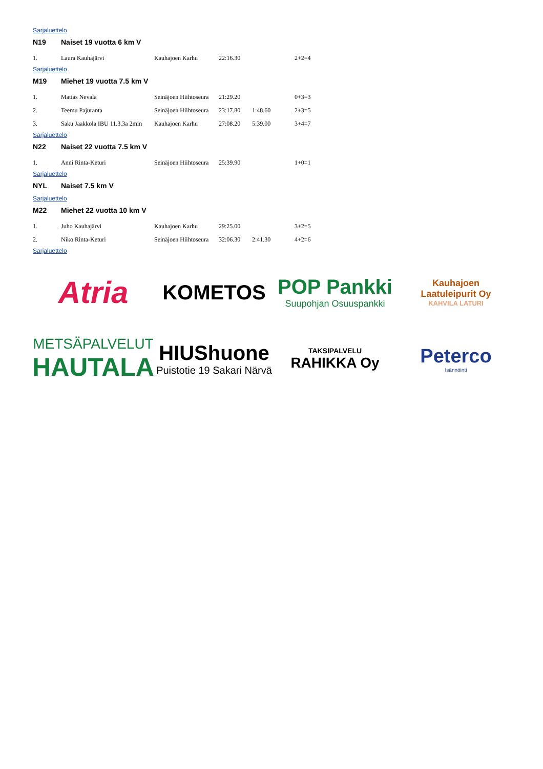Sarjaluettelo
N19 Naiset 19 vuotta 6 km V
| 1. | Laura Kauhajärvi | Kauhajoen Karhu | 22:16.30 | | 2+2=4 |
Sarjaluettelo
M19 Miehet 19 vuotta 7.5 km V
| 1. | Matias Nevala | Seinäjoen Hiihtoseura | 21:29.20 | | 0+3=3 |
| 2. | Teemu Pajuranta | Seinäjoen Hiihtoseura | 23:17.80 | 1:48.60 | 2+3=5 |
| 3. | Saku Jaakkola IBU 11.3.3a 2min | Kauhajoen Karhu | 27:08.20 | 5:39.00 | 3+4=7 |
Sarjaluettelo
N22 Naiset 22 vuotta 7.5 km V
| 1. | Anni Rinta-Keturi | Seinäjoen Hiihtoseura | 25:39.90 | | 1+0=1 |
Sarjaluettelo
NYL Naiset 7.5 km V
Sarjaluettelo
M22 Miehet 22 vuotta 10 km V
| 1. | Juho Kauhajärvi | Kauhajoen Karhu | 29:25.00 | | 3+2=5 |
| 2. | Niko Rinta-Keturi | Seinäjoen Hiihtoseura | 32:06.30 | 2:41.30 | 4+2=6 |
Sarjaluettelo
Atria
KOMETOS
POP Pankki
Suupohjan Osuuspankki
Kauhajoen
Laatuleipurit Oy
KAHVILA LATURI
METSÄPALVELUT
HAUTALA
HIUShuone
Puistotie 19 Sakari Närvä
TAKSIPALVELU
RAHIKKA Oy
Peterco
Isännöinti